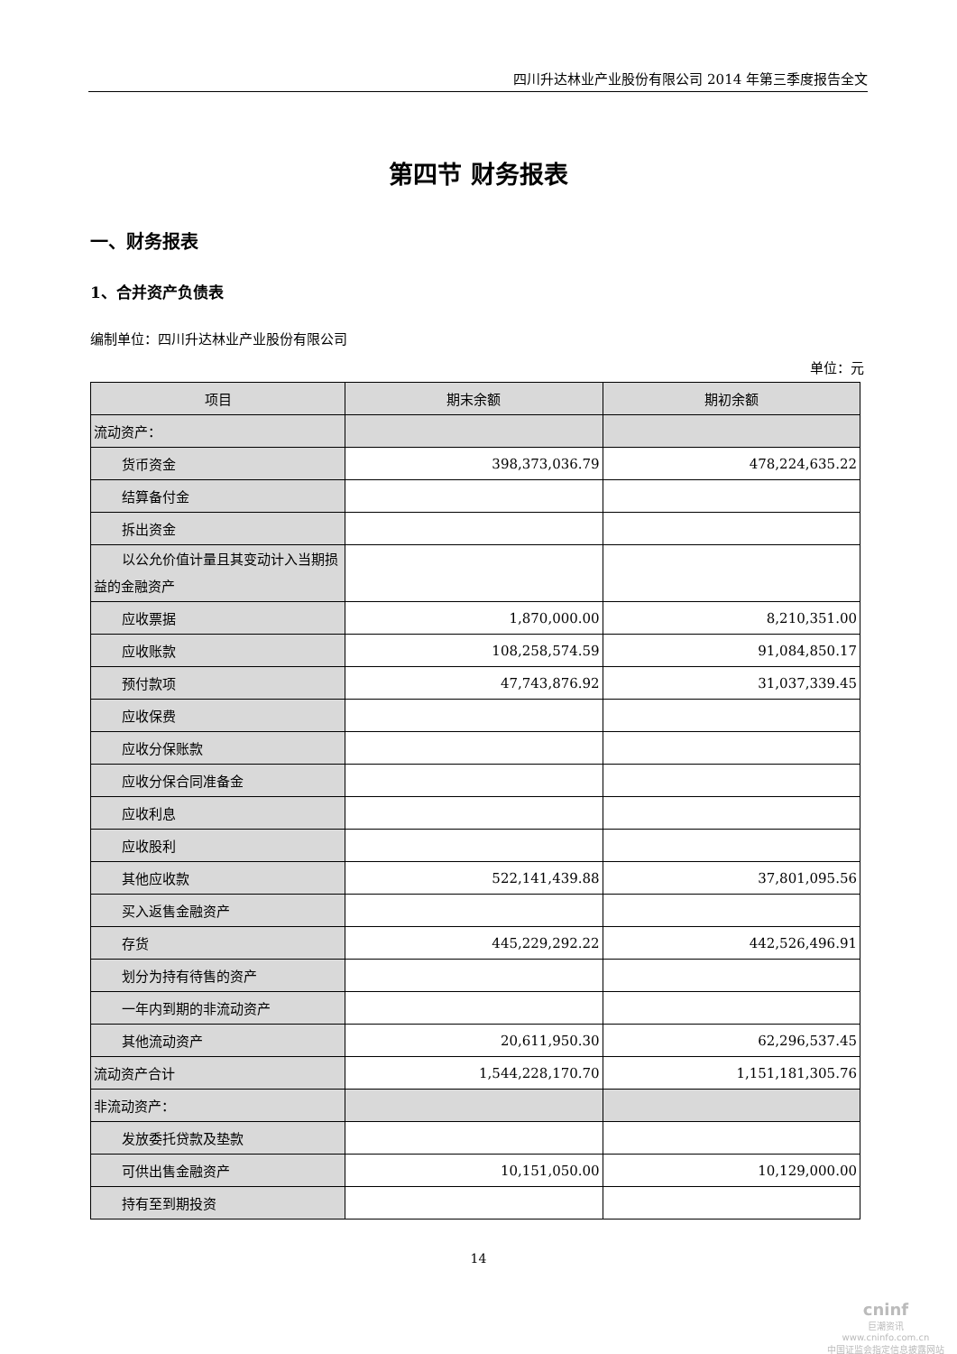四川升达林业产业股份有限公司 2014 年第三季度报告全文
第四节 财务报表
一、财务报表
1、合并资产负债表
编制单位：四川升达林业产业股份有限公司
单位：元
| 项目 | 期末余额 | 期初余额 |
| --- | --- | --- |
| 流动资产： | | |
| 货币资金 | 398,373,036.79 | 478,224,635.22 |
| 结算备付金 | | |
| 拆出资金 | | |
| 以公允价值计量且其变动计入当 期损益的金融资产 | | |
| 应收票据 | 1,870,000.00 | 8,210,351.00 |
| 应收账款 | 108,258,574.59 | 91,084,850.17 |
| 预付款项 | 47,743,876.92 | 31,037,339.45 |
| 应收保费 | | |
| 应收分保账款 | | |
| 应收分保合同准备金 | | |
| 应收利息 | | |
| 应收股利 | | |
| 其他应收款 | 522,141,439.88 | 37,801,095.56 |
| 买入返售金融资产 | | |
| 存货 | 445,229,292.22 | 442,526,496.91 |
| 划分为持有待售的资产 | | |
| 一年内到期的非流动资产 | | |
| 其他流动资产 | 20,611,950.30 | 62,296,537.45 |
| 流动资产合计 | 1,544,228,170.70 | 1,151,181,305.76 |
| 非流动资产： | | |
| 发放委托贷款及垫款 | | |
| 可供出售金融资产 | 10,151,050.00 | 10,129,000.00 |
| 持有至到期投资 | | |
14
cninf
巨潮资讯
www.cninfo.com.cn
中国证监会指定信息披露网站